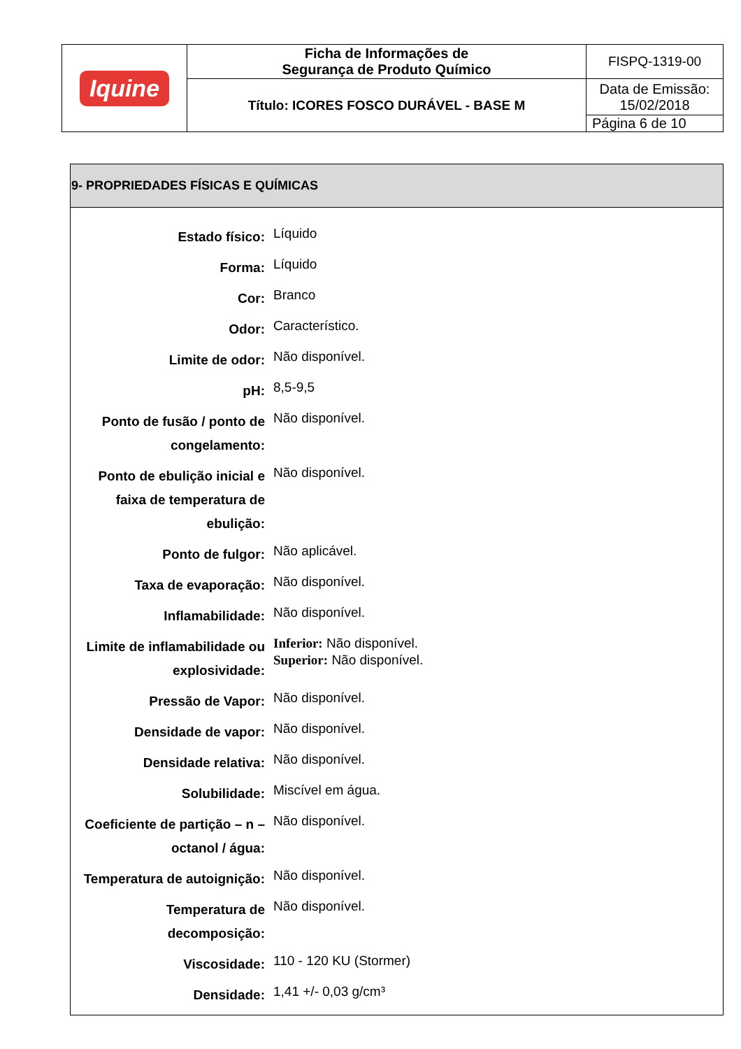| Iquine | Ficha de Informações de Segurança de Produto Químico | FISPQ-1319-00 |
| | Título: ICORES FOSCO DURÁVEL - BASE M | Data de Emissão: 15/02/2018 |
| | | Página 6 de 10 |
9- PROPRIEDADES FÍSICAS E QUÍMICAS
| Estado físico: | Líquido |
| Forma: | Líquido |
| Cor: | Branco |
| Odor: | Característico. |
| Limite de odor: | Não disponível. |
| pH: | 8,5-9,5 |
| Ponto de fusão / ponto de congelamento: | Não disponível. |
| Ponto de ebulição inicial e faixa de temperatura de ebulição: | Não disponível. |
| Ponto de fulgor: | Não aplicável. |
| Taxa de evaporação: | Não disponível. |
| Inflamabilidade: | Não disponível. |
| Limite de inflamabilidade ou explosividade: | Inferior: Não disponível. Superior: Não disponível. |
| Pressão de Vapor: | Não disponível. |
| Densidade de vapor: | Não disponível. |
| Densidade relativa: | Não disponível. |
| Solubilidade: | Miscível em água. |
| Coeficiente de partição – n – octanol / água: | Não disponível. |
| Temperatura de autoignição: | Não disponível. |
| Temperatura de decomposição: | Não disponível. |
| Viscosidade: | 110 - 120 KU (Stormer) |
| Densidade: | 1,41 +/- 0,03 g/cm³ |